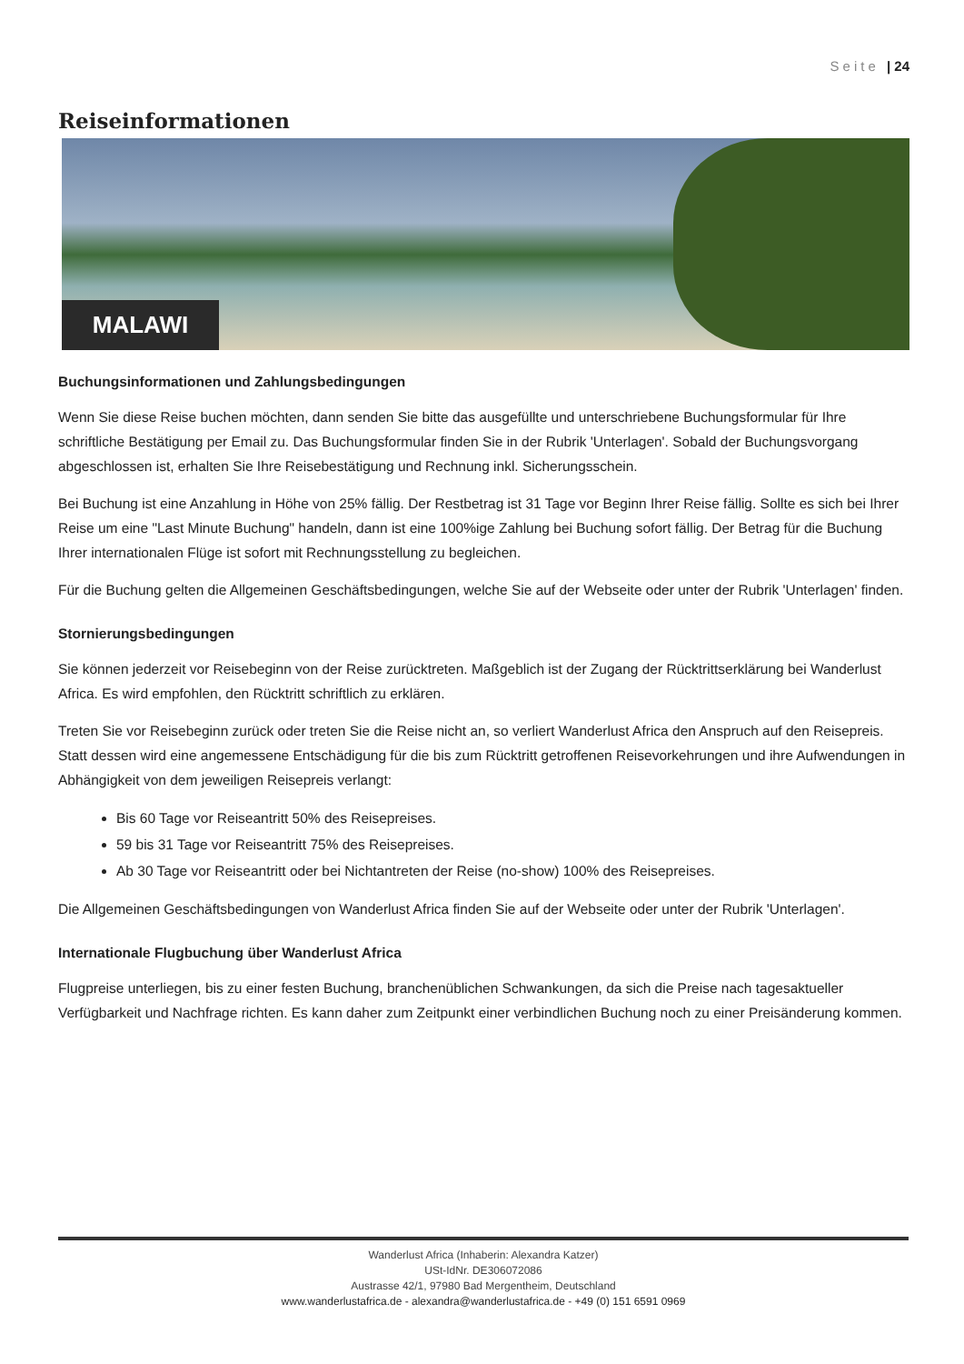Seite | 24
Reiseinformationen
MALAWI
Buchungsinformationen und Zahlungsbedingungen
Wenn Sie diese Reise buchen möchten, dann senden Sie bitte das ausgefüllte und unterschriebene Buchungsformular für Ihre schriftliche Bestätigung per Email zu. Das Buchungsformular finden Sie in der Rubrik 'Unterlagen'. Sobald der Buchungsvorgang abgeschlossen ist, erhalten Sie Ihre Reisebestätigung und Rechnung inkl. Sicherungsschein.
Bei Buchung ist eine Anzahlung in Höhe von 25% fällig. Der Restbetrag ist 31 Tage vor Beginn Ihrer Reise fällig. Sollte es sich bei Ihrer Reise um eine "Last Minute Buchung" handeln, dann ist eine 100%ige Zahlung bei Buchung sofort fällig. Der Betrag für die Buchung Ihrer internationalen Flüge ist sofort mit Rechnungsstellung zu begleichen.
Für die Buchung gelten die Allgemeinen Geschäftsbedingungen, welche Sie auf der Webseite oder unter der Rubrik 'Unterlagen' finden.
Stornierungsbedingungen
Sie können jederzeit vor Reisebeginn von der Reise zurücktreten. Maßgeblich ist der Zugang der Rücktrittserklärung bei Wanderlust Africa. Es wird empfohlen, den Rücktritt schriftlich zu erklären.
Treten Sie vor Reisebeginn zurück oder treten Sie die Reise nicht an, so verliert Wanderlust Africa den Anspruch auf den Reisepreis. Statt dessen wird eine angemessene Entschädigung für die bis zum Rücktritt getroffenen Reisevorkehrungen und ihre Aufwendungen in Abhängigkeit von dem jeweiligen Reisepreis verlangt:
Bis 60 Tage vor Reiseantritt 50% des Reisepreises.
59 bis 31 Tage vor Reiseantritt 75% des Reisepreises.
Ab 30 Tage vor Reiseantritt oder bei Nichtantreten der Reise (no-show) 100% des Reisepreises.
Die Allgemeinen Geschäftsbedingungen von Wanderlust Africa finden Sie auf der Webseite oder unter der Rubrik 'Unterlagen'.
Internationale Flugbuchung über Wanderlust Africa
Flugpreise unterliegen, bis zu einer festen Buchung, branchenüblichen Schwankungen, da sich die Preise nach tagesaktueller Verfügbarkeit und Nachfrage richten. Es kann daher zum Zeitpunkt einer verbindlichen Buchung noch zu einer Preisänderung kommen.
Wanderlust Africa (Inhaberin: Alexandra Katzer)
USt-IdNr. DE306072086
Austrasse 42/1, 97980 Bad Mergentheim, Deutschland
www.wanderlustafrica.de - alexandra@wanderlustafrica.de - +49 (0) 151 6591 0969